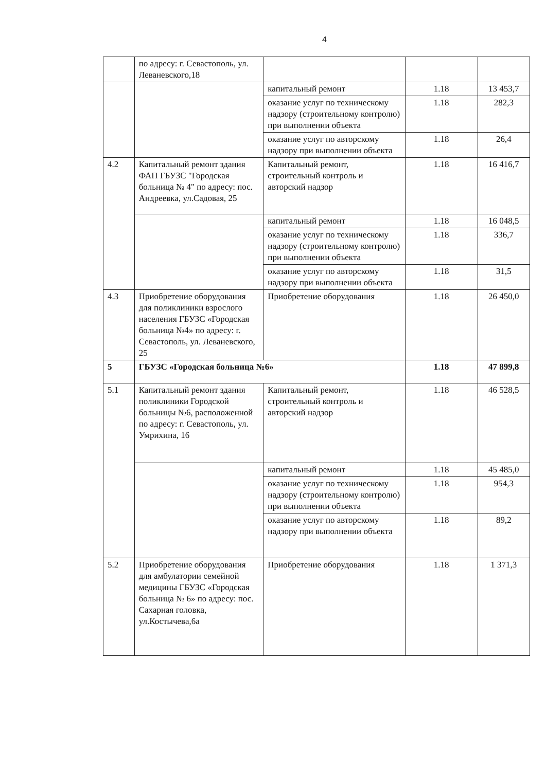4
| | по адресу: г. Севастополь, ул. Леваневского,18 | | | |
| | | капитальный ремонт | 1.18 | 13 453,7 |
| | | оказание услуг по техническому надзору (строительному контролю) при выполнении объекта | 1.18 | 282,3 |
| | | оказание услуг по авторскому надзору при выполнении объекта | 1.18 | 26,4 |
| 4.2 | Капитальный ремонт здания ФАП ГБУЗС "Городская больница № 4" по адресу: пос. Андреевка, ул.Садовая, 25 | Капитальный ремонт, строительный контроль и авторский надзор | 1.18 | 16 416,7 |
| | | капитальный ремонт | 1.18 | 16 048,5 |
| | | оказание услуг по техническому надзору (строительному контролю) при выполнении объекта | 1.18 | 336,7 |
| | | оказание услуг по авторскому надзору при выполнении объекта | 1.18 | 31,5 |
| 4.3 | Приобретение оборудования для поликлиники взрослого населения ГБУЗС «Городская больница №4» по адресу: г. Севастополь, ул. Леваневского, 25 | Приобретение оборудования | 1.18 | 26 450,0 |
| 5 | ГБУЗС «Городская больница №6» | | 1.18 | 47 899,8 |
| 5.1 | Капитальный ремонт здания поликлиники Городской больницы №6, расположенной по адресу: г. Севастополь, ул. Умрихина, 16 | Капитальный ремонт, строительный контроль и авторский надзор | 1.18 | 46 528,5 |
| | | капитальный ремонт | 1.18 | 45 485,0 |
| | | оказание услуг по техническому надзору (строительному контролю) при выполнении объекта | 1.18 | 954,3 |
| | | оказание услуг по авторскому надзору при выполнении объекта | 1.18 | 89,2 |
| 5.2 | Приобретение оборудования для амбулатории семейной медицины ГБУЗС «Городская больница № 6» по адресу: пос. Сахарная головка, ул.Костычева,6а | Приобретение оборудования | 1.18 | 1 371,3 |